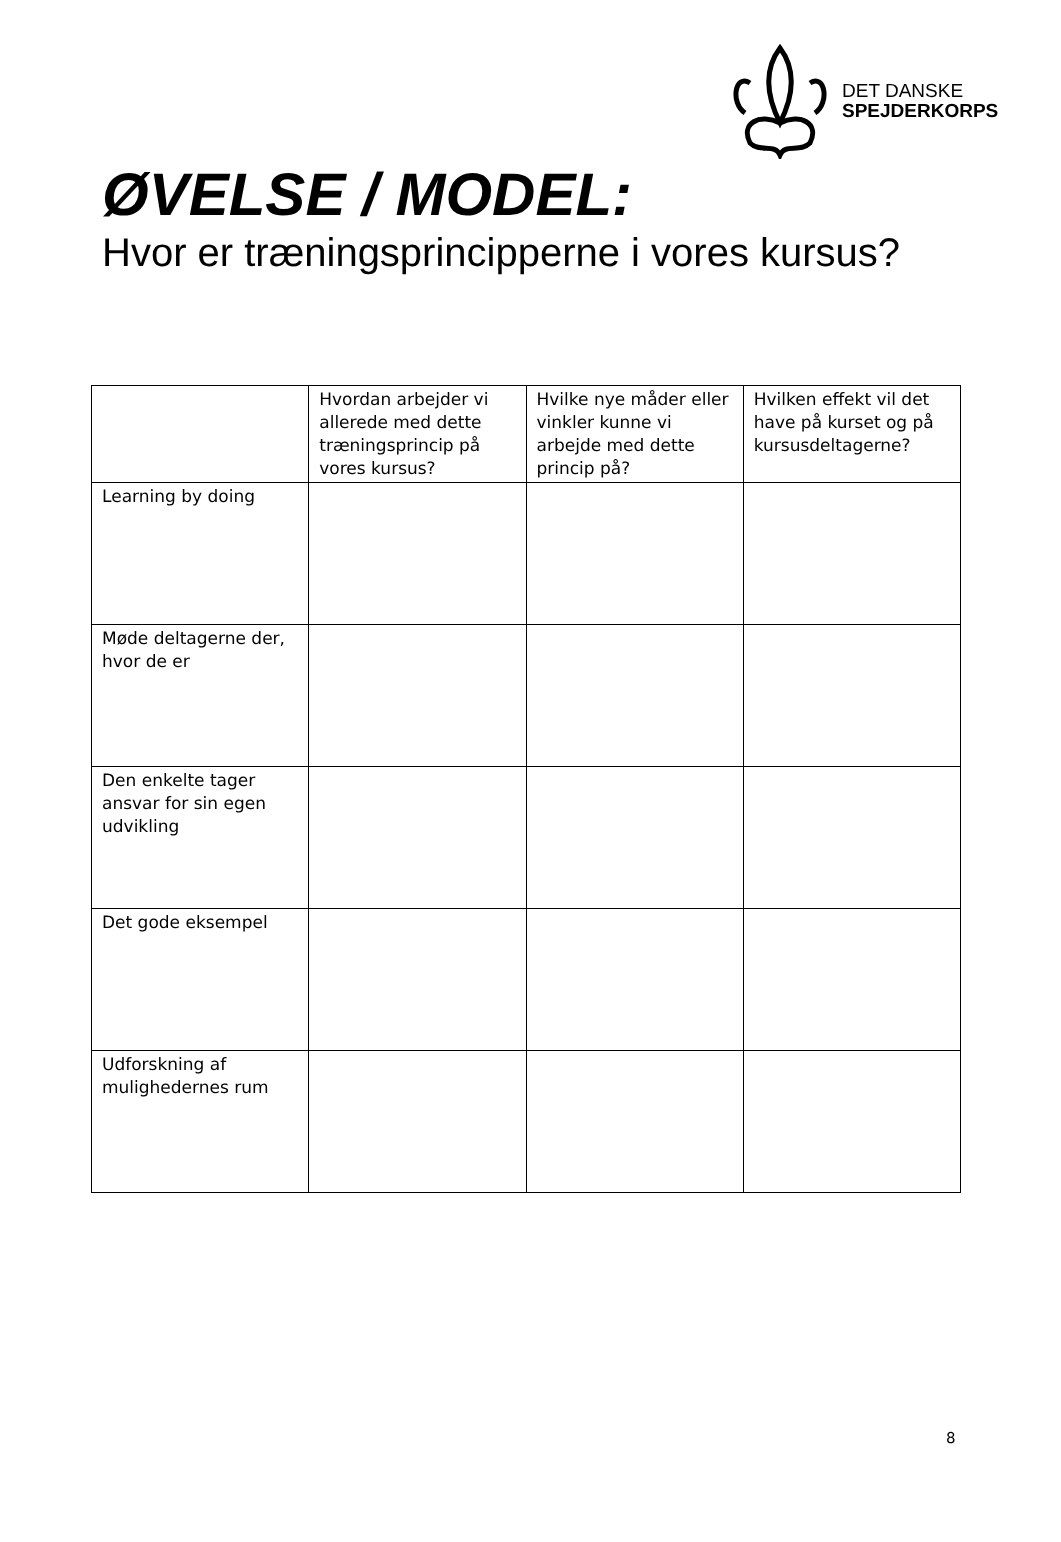DET DANSKE
SPEJDERKORPS
ØVELSE / MODEL:
Hvor er træningsprincipperne i vores kursus?
| | Hvordan arbejder vi allerede med dette træningsprincip på vores kursus? | Hvilke nye måder eller vinkler kunne vi arbejde med dette princip på? | Hvilken effekt vil det have på kurset og på kursusdeltagerne? |
| --- | --- | --- | --- |
| Learning by doing | | | |
| Møde deltagerne der, hvor de er | | | |
| Den enkelte tager ansvar for sin egen udvikling | | | |
| Det gode eksempel | | | |
| Udforskning af mulighedernes rum | | | |
8